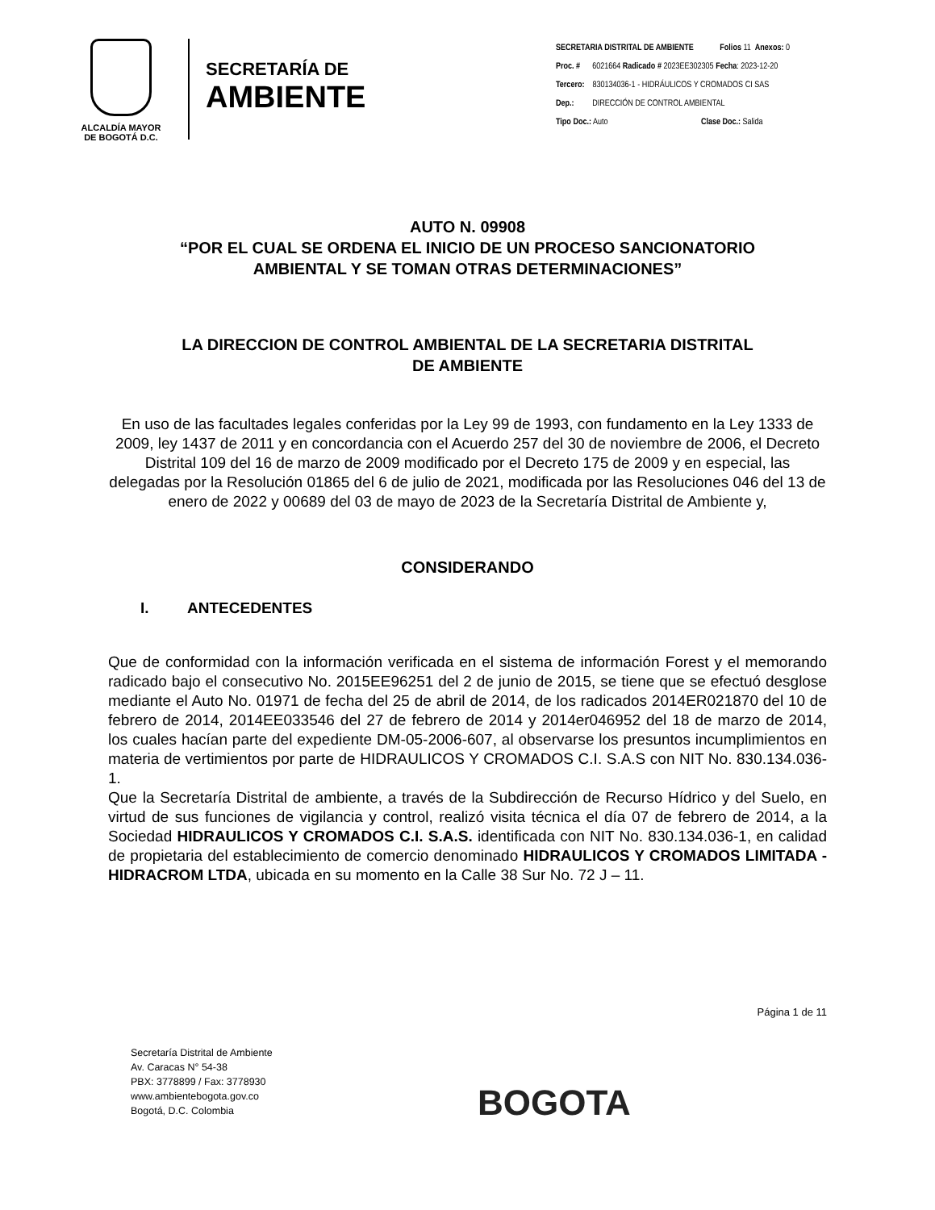ALCALDÍA MAYOR
DE BOGOTÁ D.C.
SECRETARÍA DE
AMBIENTE
SECRETARIA DISTRITAL DE AMBIENTE Folios 11 Anexos: 0
Proc. # 6021664 Radicado # 2023EE302305 Fecha: 2023-12-20
Tercero: 830134036-1 - HIDRÁULICOS Y CROMADOS CI SAS
Dep.: DIRECCIÓN DE CONTROL AMBIENTAL
Tipo Doc.: Auto Clase Doc.: Salida
AUTO N. 09908
“POR EL CUAL SE ORDENA EL INICIO DE UN PROCESO SANCIONATORIO
AMBIENTAL Y SE TOMAN OTRAS DETERMINACIONES”
LA DIRECCION DE CONTROL AMBIENTAL DE LA SECRETARIA DISTRITAL
DE AMBIENTE
En uso de las facultades legales conferidas por la Ley 99 de 1993, con fundamento en la Ley 1333 de 2009, ley 1437 de 2011 y en concordancia con el Acuerdo 257 del 30 de noviembre de 2006, el Decreto Distrital 109 del 16 de marzo de 2009 modificado por el Decreto 175 de 2009 y en especial, las delegadas por la Resolución 01865 del 6 de julio de 2021, modificada por las Resoluciones 046 del 13 de enero de 2022 y 00689 del 03 de mayo de 2023 de la Secretaría Distrital de Ambiente y,
CONSIDERANDO
I. ANTECEDENTES
Que de conformidad con la información verificada en el sistema de información Forest y el memorando radicado bajo el consecutivo No. 2015EE96251 del 2 de junio de 2015, se tiene que se efectuó desglose mediante el Auto No. 01971 de fecha del 25 de abril de 2014, de los radicados 2014ER021870 del 10 de febrero de 2014, 2014EE033546 del 27 de febrero de 2014 y 2014er046952 del 18 de marzo de 2014, los cuales hacían parte del expediente DM-05-2006-607, al observarse los presuntos incumplimientos en materia de vertimientos por parte de HIDRAULICOS Y CROMADOS C.I. S.A.S con NIT No. 830.134.036-1.
Que la Secretaría Distrital de ambiente, a través de la Subdirección de Recurso Hídrico y del Suelo, en virtud de sus funciones de vigilancia y control, realizó visita técnica el día 07 de febrero de 2014, a la Sociedad HIDRAULICOS Y CROMADOS C.I. S.A.S. identificada con NIT No. 830.134.036-1, en calidad de propietaria del establecimiento de comercio denominado HIDRAULICOS Y CROMADOS LIMITADA -HIDRACROM LTDA, ubicada en su momento en la Calle 38 Sur No. 72 J – 11.
Página 1 de 11
Secretaría Distrital de Ambiente
Av. Caracas N° 54-38
PBX: 3778899 / Fax: 3778930
www.ambientebogota.gov.co
Bogotá, D.C. Colombia
BOGOTA